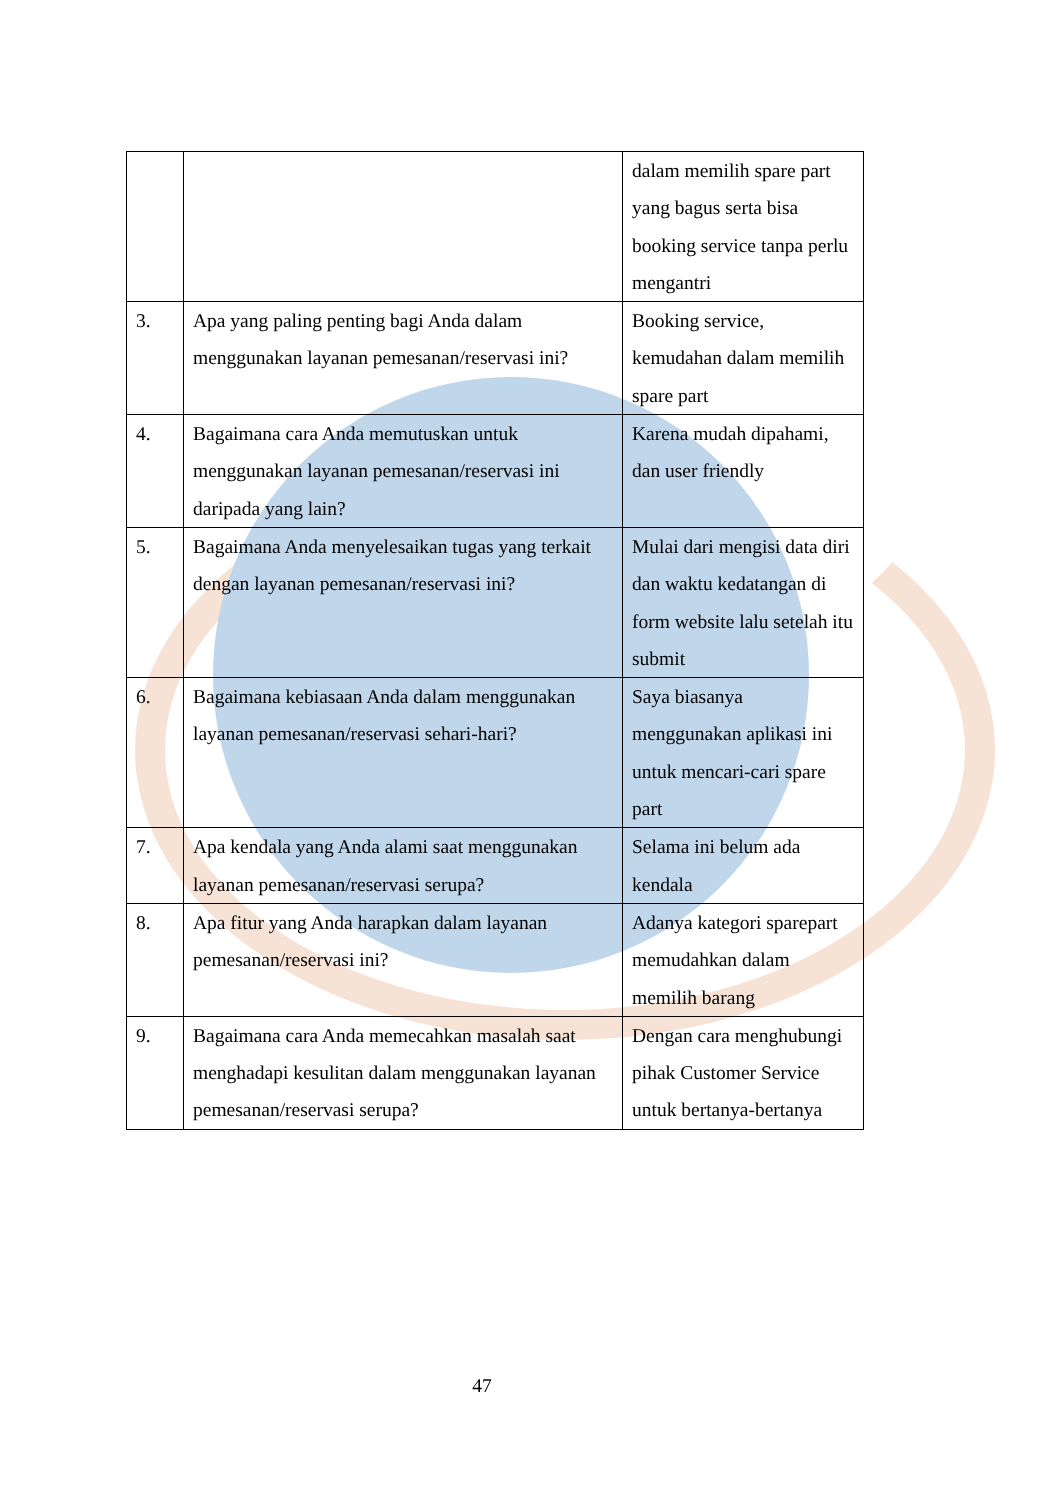| | | dalam memilih spare part yang bagus serta bisa booking service tanpa perlu mengantri |
| 3. | Apa yang paling penting bagi Anda dalam menggunakan layanan pemesanan/reservasi ini? | Booking service, kemudahan dalam memilih spare part |
| 4. | Bagaimana cara Anda memutuskan untuk menggunakan layanan pemesanan/reservasi ini daripada yang lain? | Karena mudah dipahami, dan user friendly |
| 5. | Bagaimana Anda menyelesaikan tugas yang terkait dengan layanan pemesanan/reservasi ini? | Mulai dari mengisi data diri dan waktu kedatangan di form website lalu setelah itu submit |
| 6. | Bagaimana kebiasaan Anda dalam menggunakan layanan pemesanan/reservasi sehari-hari? | Saya biasanya menggunakan aplikasi ini untuk mencari-cari spare part |
| 7. | Apa kendala yang Anda alami saat menggunakan layanan pemesanan/reservasi serupa? | Selama ini belum ada kendala |
| 8. | Apa fitur yang Anda harapkan dalam layanan pemesanan/reservasi ini? | Adanya kategori sparepart memudahkan dalam memilih barang |
| 9. | Bagaimana cara Anda memecahkan masalah saat menghadapi kesulitan dalam menggunakan layanan pemesanan/reservasi serupa? | Dengan cara menghubungi pihak Customer Service untuk bertanya-bertanya |
47